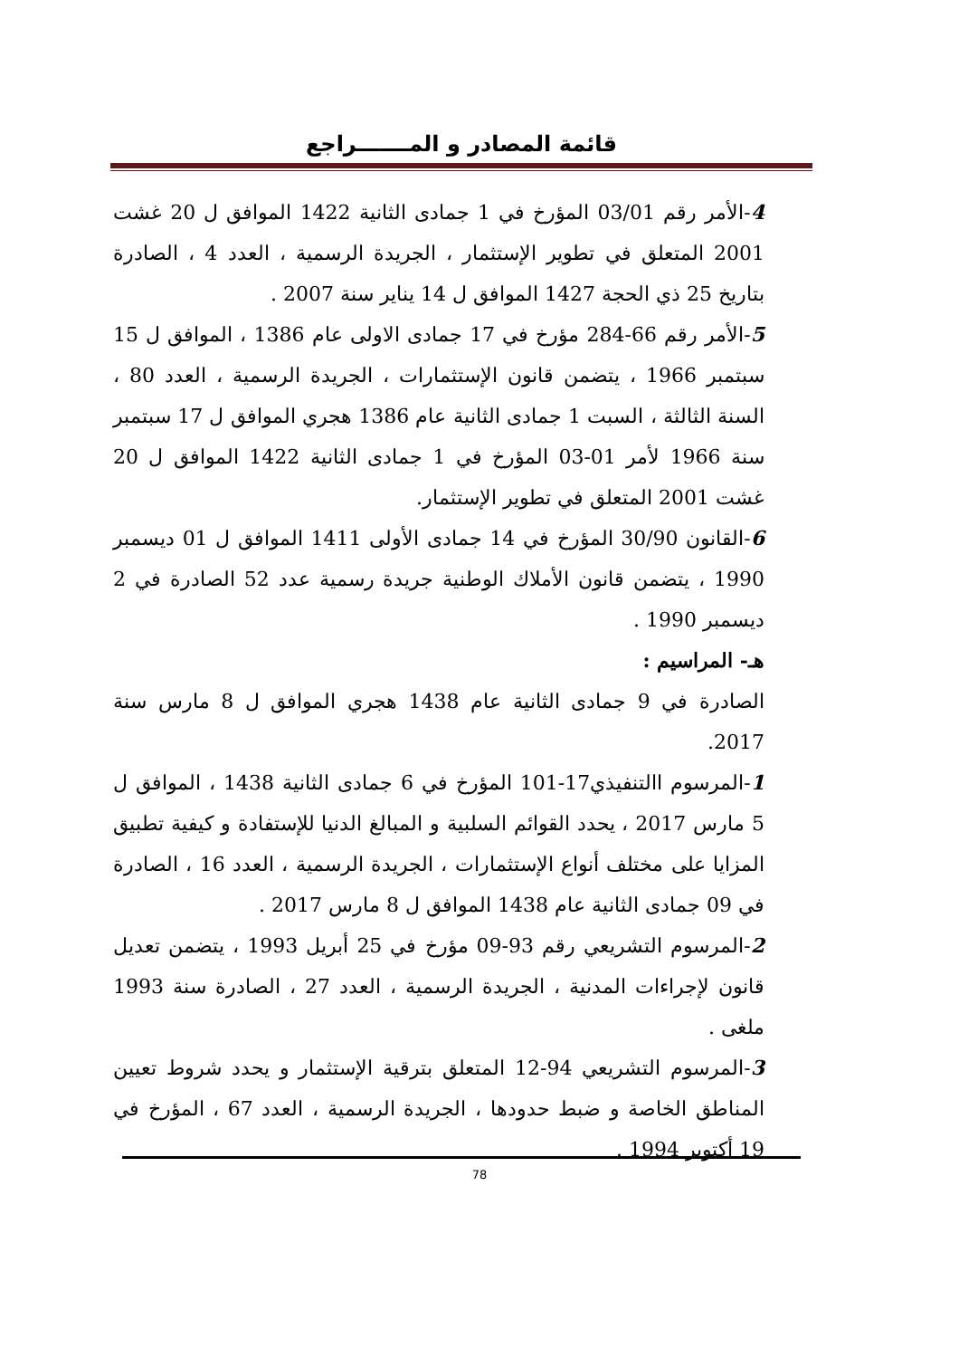قائمة المصادر و المـــــــراجع
4-الأمر رقم 03/01 المؤرخ في 1 جمادى الثانية 1422 الموافق ل 20 غشت 2001 المتعلق في تطوير الإستثمار ، الجريدة الرسمية ، العدد 4 ، الصادرة بتاريخ 25 ذي الحجة 1427 الموافق ل 14 يناير سنة 2007 .
5-الأمر رقم 66-284 مؤرخ في 17 جمادى الاولى عام 1386 ، الموافق ل 15 سبتمبر 1966 ، يتضمن قانون الإستثمارات ، الجريدة الرسمية ، العدد 80 ، السنة الثالثة ، السبت 1 جمادى الثانية عام 1386 هجري الموافق ل 17 سبتمبر سنة 1966 لأمر 01-03 المؤرخ في 1 جمادى الثانية 1422 الموافق ل 20 غشت 2001 المتعلق في تطوير الإستثمار.
6-القانون 30/90 المؤرخ في 14 جمادى الأولى 1411 الموافق ل 01 ديسمبر 1990 ، يتضمن قانون الأملاك الوطنية جريدة رسمية عدد 52 الصادرة في 2 ديسمبر 1990 .
هـ- المراسيم :
الصادرة في 9 جمادى الثانية عام 1438 هجري الموافق ل 8 مارس سنة 2017.
1-المرسوم االتنفيذي17-101 المؤرخ في 6 جمادى الثانية 1438 ، الموافق ل 5 مارس 2017 ، يحدد القوائم السلبية و المبالغ الدنيا للإستفادة و كيفية تطبيق المزايا على مختلف أنواع الإستثمارات ، الجريدة الرسمية ، العدد 16 ، الصادرة في 09 جمادى الثانية عام 1438 الموافق ل 8 مارس 2017 .
2-المرسوم التشريعي رقم 93-09 مؤرخ في 25 أبريل 1993 ، يتضمن تعديل قانون لإجراءات المدنية ، الجريدة الرسمية ، العدد 27 ، الصادرة سنة 1993 ملغى .
3-المرسوم التشريعي 94-12 المتعلق بترقية الإستثمار و يحدد شروط تعيين المناطق الخاصة و ضبط حدودها ، الجريدة الرسمية ، العدد 67 ، المؤرخ في 19 أكتوبر 1994 .
78